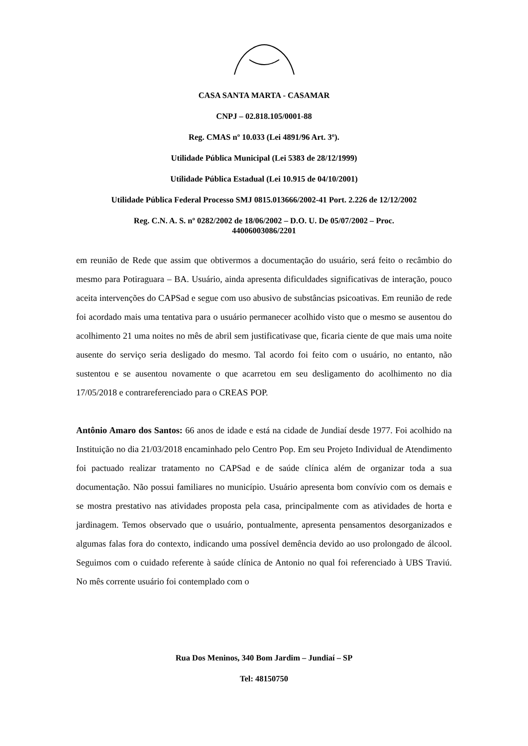CASA SANTA MARTA - CASAMAR
CNPJ – 02.818.105/0001-88
Reg. CMAS nº 10.033 (Lei 4891/96 Art. 3º).
Utilidade Pública Municipal (Lei 5383 de 28/12/1999)
Utilidade Pública Estadual (Lei 10.915 de 04/10/2001)
Utilidade Pública Federal Processo SMJ 0815.013666/2002-41 Port. 2.226 de 12/12/2002
Reg. C.N. A. S. nº 0282/2002 de 18/06/2002 – D.O. U. De 05/07/2002 – Proc.
44006003086/2201
em reunião de Rede que assim que obtivermos a documentação do usuário, será feito o recâmbio do mesmo para Potiraguara – BA. Usuário, ainda apresenta dificuldades significativas de interação, pouco aceita intervenções do CAPSad e segue com uso abusivo de substâncias psicoativas. Em reunião de rede foi acordado mais uma tentativa para o usuário permanecer acolhido visto que o mesmo se ausentou do acolhimento 21 uma noites no mês de abril sem justificativase que, ficaria ciente de que mais uma noite ausente do serviço seria desligado do mesmo. Tal acordo foi feito com o usuário, no entanto, não sustentou e se ausentou novamente o que acarretou em seu desligamento do acolhimento no dia 17/05/2018 e contrareferenciado para o CREAS POP.
Antônio Amaro dos Santos: 66 anos de idade e está na cidade de Jundiaí desde 1977. Foi acolhido na Instituição no dia 21/03/2018 encaminhado pelo Centro Pop. Em seu Projeto Individual de Atendimento foi pactuado realizar tratamento no CAPSad e de saúde clínica além de organizar toda a sua documentação. Não possui familiares no município. Usuário apresenta bom convívio com os demais e se mostra prestativo nas atividades proposta pela casa, principalmente com as atividades de horta e jardinagem. Temos observado que o usuário, pontualmente, apresenta pensamentos desorganizados e algumas falas fora do contexto, indicando uma possível demência devido ao uso prolongado de álcool. Seguimos com o cuidado referente à saúde clínica de Antonio no qual foi referenciado à UBS Traviú. No mês corrente usuário foi contemplado com o
Rua Dos Meninos, 340 Bom Jardim – Jundiaí – SP
Tel: 48150750